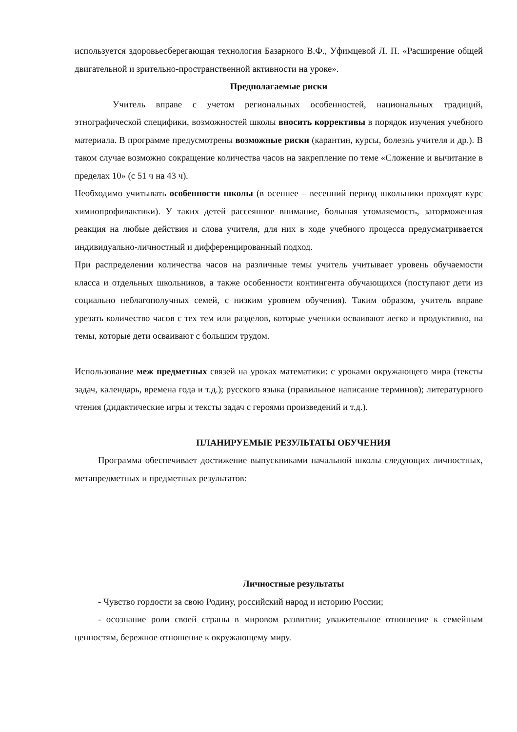используется здоровьесберегающая технология Базарного В.Ф., Уфимцевой Л. П. «Расширение общей двигательной и зрительно-пространственной активности на уроке».
Предполагаемые риски
Учитель вправе с учетом региональных особенностей, национальных традиций, этнографической специфики, возможностей школы вносить коррективы в порядок изучения учебного материала. В программе предусмотрены возможные риски (карантин, курсы, болезнь учителя и др.). В таком случае возможно сокращение количества часов на закрепление по теме «Сложение и вычитание в пределах 10» (с 51 ч на 43 ч).
Необходимо учитывать особенности школы (в осеннее – весенний период школьники проходят курс химиопрофилактики). У таких детей рассеянное внимание, большая утомляемость, заторможенная реакция на любые действия и слова учителя, для них в ходе учебного процесса предусматривается индивидуально-личностный и дифференцированный подход.
При распределении количества часов на различные темы учитель учитывает уровень обучаемости класса и отдельных школьников, а также особенности контингента обучающихся (поступают дети из социально неблагополучных семей, с низким уровнем обучения). Таким образом, учитель вправе урезать количество часов с тех тем или разделов, которые ученики осваивают легко и продуктивно, на темы, которые дети осваивают с большим трудом.
Использование меж предметных связей на уроках математики: с уроками окружающего мира (тексты задач, календарь, времена года и т.д.); русского языка (правильное написание терминов); литературного чтения (дидактические игры и тексты задач с героями произведений и т.д.).
ПЛАНИРУЕМЫЕ РЕЗУЛЬТАТЫ ОБУЧЕНИЯ
Программа обеспечивает достижение выпускниками начальной школы следующих личностных, метапредметных и предметных результатов:
Личностные результаты
- Чувство гордости за свою Родину, российский народ и историю России;
- осознание роли своей страны в мировом развитии; уважительное отношение к семейным ценностям, бережное отношение к окружающему миру.